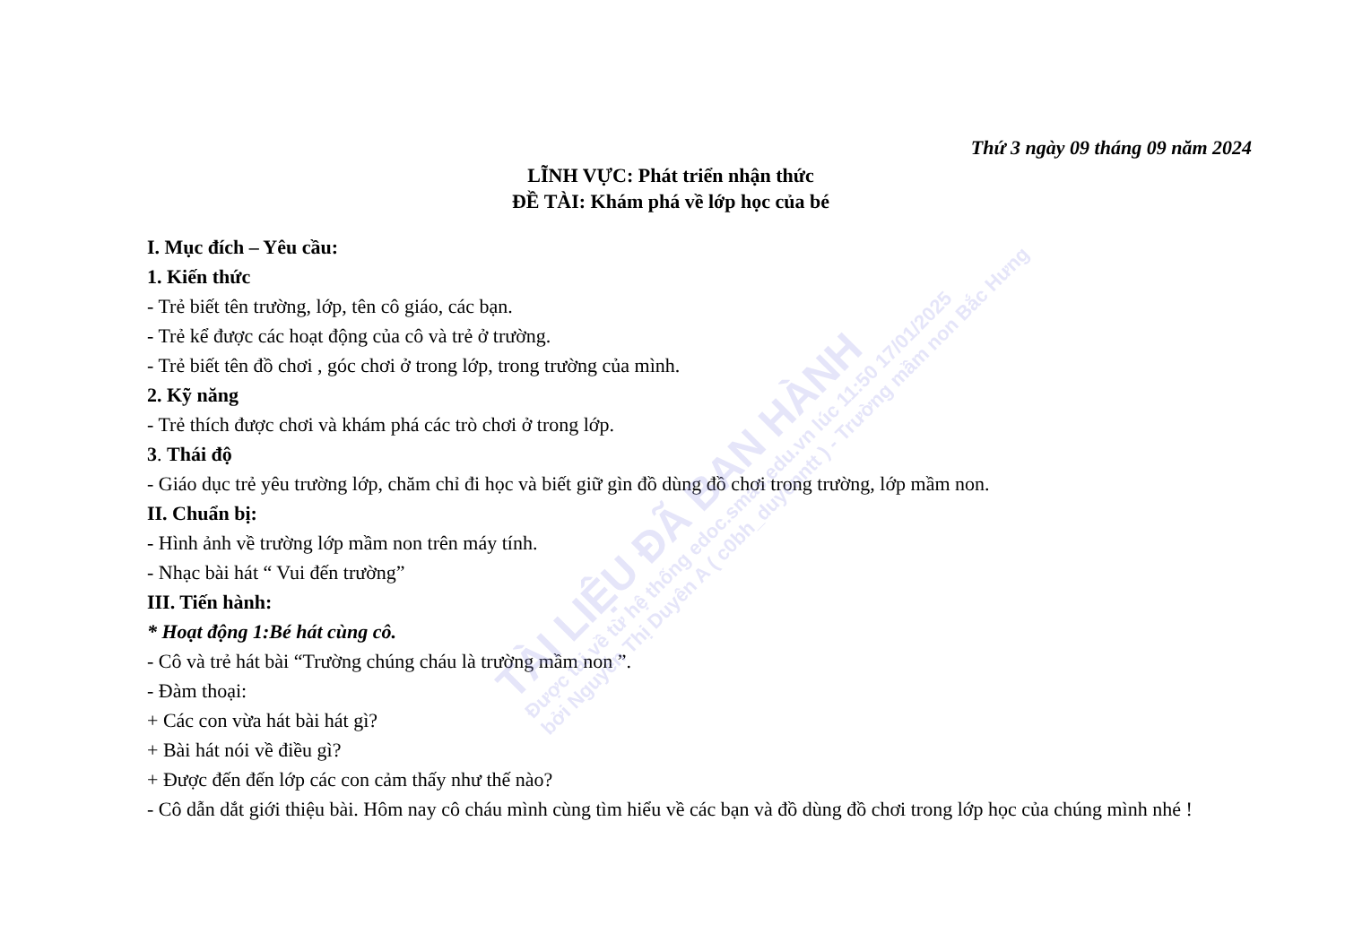TÀI LIỆU ĐÃ BAN HÀNH
Được tải về từ hệ thống edoc.smas.edu.vn lúc 11:50 17/01/2025
bởi Nguyễn Thị Duyên A ( c0bh_duyenntt ) - Trường mầm non Bắc Hưng
Thứ 3 ngày 09 tháng 09 năm 2024
LĨNH VỰC: Phát triển nhận thức
ĐỀ TÀI: Khám phá về lớp học của bé
I. Mục đích – Yêu cầu:
1. Kiến thức
- Trẻ biết tên trường, lớp, tên cô giáo, các bạn.
- Trẻ kể được các hoạt động của cô và trẻ ở trường.
- Trẻ biết tên đồ chơi , góc chơi ở trong lớp, trong trường của mình.
2. Kỹ năng
- Trẻ thích được chơi và khám phá các trò chơi ở trong lớp.
3. Thái độ
- Giáo dục trẻ yêu trường lớp, chăm chỉ đi học và biết giữ gìn đồ dùng đồ chơi trong trường, lớp mầm non.
II. Chuẩn bị:
- Hình ảnh về trường lớp mầm non trên máy tính.
- Nhạc bài hát “ Vui đến trường”
III. Tiến hành:
* Hoạt động 1:Bé hát cùng cô.
- Cô và trẻ hát bài “Trường chúng cháu là trường mầm non ”.
- Đàm thoại:
+ Các con vừa hát bài hát gì?
+ Bài hát nói về điều gì?
+ Được đến đến lớp các con cảm thấy như thế nào?
- Cô dẫn dắt giới thiệu bài. Hôm nay cô cháu mình cùng tìm hiểu về các bạn và đồ dùng đồ chơi trong lớp học của chúng mình nhé !